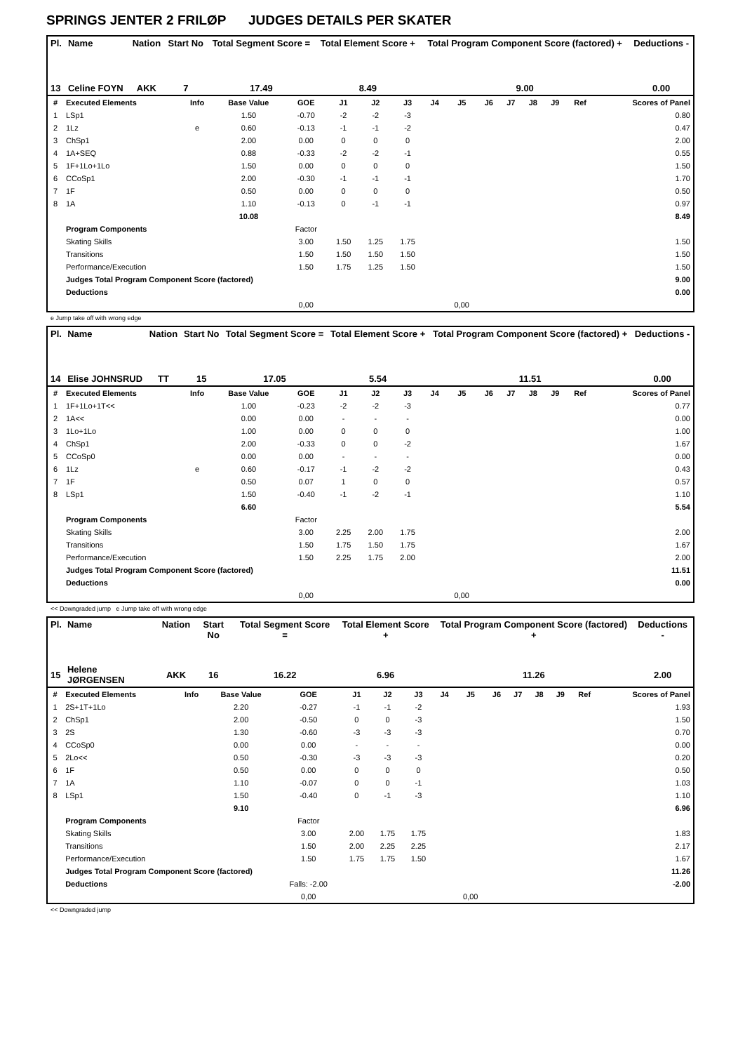SPRINGS JENTER 2 FRILØP JUDGES DETAILS PER SKATER
| Pl. | Name | Nation | Start No | Total Segment Score = | Total Element Score + | Total Program Component Score (factored) + | Deductions - |
| --- | --- | --- | --- | --- | --- | --- | --- |
| 13 | Celine FOYN | AKK | 7 | 17.49 | 8.49 | 9.00 | 0.00 |
| # | Executed Elements | Info | Base Value | GOE | J1 | J2 | J3 | J4 | J5 | J6 | J7 | J8 | J9 | Ref | Scores of Panel |
| --- | --- | --- | --- | --- | --- | --- | --- | --- | --- | --- | --- | --- | --- | --- | --- |
| 1 | LSp1 | | 1.50 | -0.70 | -2 | -2 | -3 | | | | | | | | 0.80 |
| 2 | 1Lz | e | 0.60 | -0.13 | -1 | -1 | -2 | | | | | | | | 0.47 |
| 3 | ChSp1 | | 2.00 | 0.00 | 0 | 0 | 0 | | | | | | | | 2.00 |
| 4 | 1A+SEQ | | 0.88 | -0.33 | -2 | -2 | -1 | | | | | | | | 0.55 |
| 5 | 1F+1Lo+1Lo | | 1.50 | 0.00 | 0 | 0 | 0 | | | | | | | | 1.50 |
| 6 | CCoSp1 | | 2.00 | -0.30 | -1 | -1 | -1 | | | | | | | | 1.70 |
| 7 | 1F | | 0.50 | 0.00 | 0 | 0 | 0 | | | | | | | | 0.50 |
| 8 | 1A | | 1.10 | -0.13 | 0 | -1 | -1 | | | | | | | | 0.97 |
| | | | 10.08 | | | | | | | | | | | | 8.49 |
| | Program Components | | | Factor | | | | | | | | | | | |
| | Skating Skills | | | 3.00 | 1.50 | 1.25 | 1.75 | | | | | | | | 1.50 |
| | Transitions | | | 1.50 | 1.50 | 1.50 | 1.50 | | | | | | | | 1.50 |
| | Performance/Execution | | | 1.50 | 1.75 | 1.25 | 1.50 | | | | | | | | 1.50 |
| | Judges Total Program Component Score (factored) | | | | | | | | | | | | | | 9.00 |
| | Deductions | | | | | | | | | | | | | | 0.00 |
| | | | | 0,00 | | | | | 0,00 | | | | | | |
e Jump take off with wrong edge
| Pl. | Name | Nation | Start No | Total Segment Score = | Total Element Score + | Total Program Component Score (factored) + | Deductions - |
| --- | --- | --- | --- | --- | --- | --- | --- |
| 14 | Elise JOHNSRUD | TT | 15 | 17.05 | 5.54 | 11.51 | 0.00 |
| # | Executed Elements | Info | Base Value | GOE | J1 | J2 | J3 | J4 | J5 | J6 | J7 | J8 | J9 | Ref | Scores of Panel |
| --- | --- | --- | --- | --- | --- | --- | --- | --- | --- | --- | --- | --- | --- | --- | --- |
| 1 | 1F+1Lo+1T<< | | 1.00 | -0.23 | -2 | -2 | -3 | | | | | | | | 0.77 |
| 2 | 1A<< | | 0.00 | 0.00 | - | - | - | | | | | | | | 0.00 |
| 3 | 1Lo+1Lo | | 1.00 | 0.00 | 0 | 0 | 0 | | | | | | | | 1.00 |
| 4 | ChSp1 | | 2.00 | -0.33 | 0 | 0 | -2 | | | | | | | | 1.67 |
| 5 | CCoSp0 | | 0.00 | 0.00 | - | - | - | | | | | | | | 0.00 |
| 6 | 1Lz | e | 0.60 | -0.17 | -1 | -2 | -2 | | | | | | | | 0.43 |
| 7 | 1F | | 0.50 | 0.07 | 1 | 0 | 0 | | | | | | | | 0.57 |
| 8 | LSp1 | | 1.50 | -0.40 | -1 | -2 | -1 | | | | | | | | 1.10 |
| | | | 6.60 | | | | | | | | | | | | 5.54 |
| | Program Components | | | Factor | | | | | | | | | | | |
| | Skating Skills | | | 3.00 | 2.25 | 2.00 | 1.75 | | | | | | | | 2.00 |
| | Transitions | | | 1.50 | 1.75 | 1.50 | 1.75 | | | | | | | | 1.67 |
| | Performance/Execution | | | 1.50 | 2.25 | 1.75 | 2.00 | | | | | | | | 2.00 |
| | Judges Total Program Component Score (factored) | | | | | | | | | | | | | | 11.51 |
| | Deductions | | | | | | | | | | | | | | 0.00 |
| | | | | 0,00 | | | | | 0,00 | | | | | | |
<< Downgraded jump e Jump take off with wrong edge
| Pl. | Name | Nation | Start No | Total Segment Score = | Total Element Score + | Total Program Component Score (factored) + | Deductions - |
| --- | --- | --- | --- | --- | --- | --- | --- |
| 15 | Helene JØRGENSEN | AKK | 16 | 16.22 | 6.96 | 11.26 | 2.00 |
| # | Executed Elements | Info | Base Value | GOE | J1 | J2 | J3 | J4 | J5 | J6 | J7 | J8 | J9 | Ref | Scores of Panel |
| --- | --- | --- | --- | --- | --- | --- | --- | --- | --- | --- | --- | --- | --- | --- | --- |
| 1 | 2S+1T+1Lo | | 2.20 | -0.27 | -1 | -1 | -2 | | | | | | | | 1.93 |
| 2 | ChSp1 | | 2.00 | -0.50 | 0 | 0 | -3 | | | | | | | | 1.50 |
| 3 | 2S | | 1.30 | -0.60 | -3 | -3 | -3 | | | | | | | | 0.70 |
| 4 | CCoSp0 | | 0.00 | 0.00 | - | - | - | | | | | | | | 0.00 |
| 5 | 2Lo<< | | 0.50 | -0.30 | -3 | -3 | -3 | | | | | | | | 0.20 |
| 6 | 1F | | 0.50 | 0.00 | 0 | 0 | 0 | | | | | | | | 0.50 |
| 7 | 1A | | 1.10 | -0.07 | 0 | 0 | -1 | | | | | | | | 1.03 |
| 8 | LSp1 | | 1.50 | -0.40 | 0 | -1 | -3 | | | | | | | | 1.10 |
| | | | 9.10 | | | | | | | | | | | | 6.96 |
| | Program Components | | | Factor | | | | | | | | | | | |
| | Skating Skills | | | 3.00 | 2.00 | 1.75 | 1.75 | | | | | | | | 1.83 |
| | Transitions | | | 1.50 | 2.00 | 2.25 | 2.25 | | | | | | | | 2.17 |
| | Performance/Execution | | | 1.50 | 1.75 | 1.75 | 1.50 | | | | | | | | 1.67 |
| | Judges Total Program Component Score (factored) | | | | | | | | | | | | | | 11.26 |
| | Deductions | | | Falls: -2.00 | | | | | | | | | | | -2.00 |
| | | | | 0,00 | | | | | 0,00 | | | | | | |
<< Downgraded jump